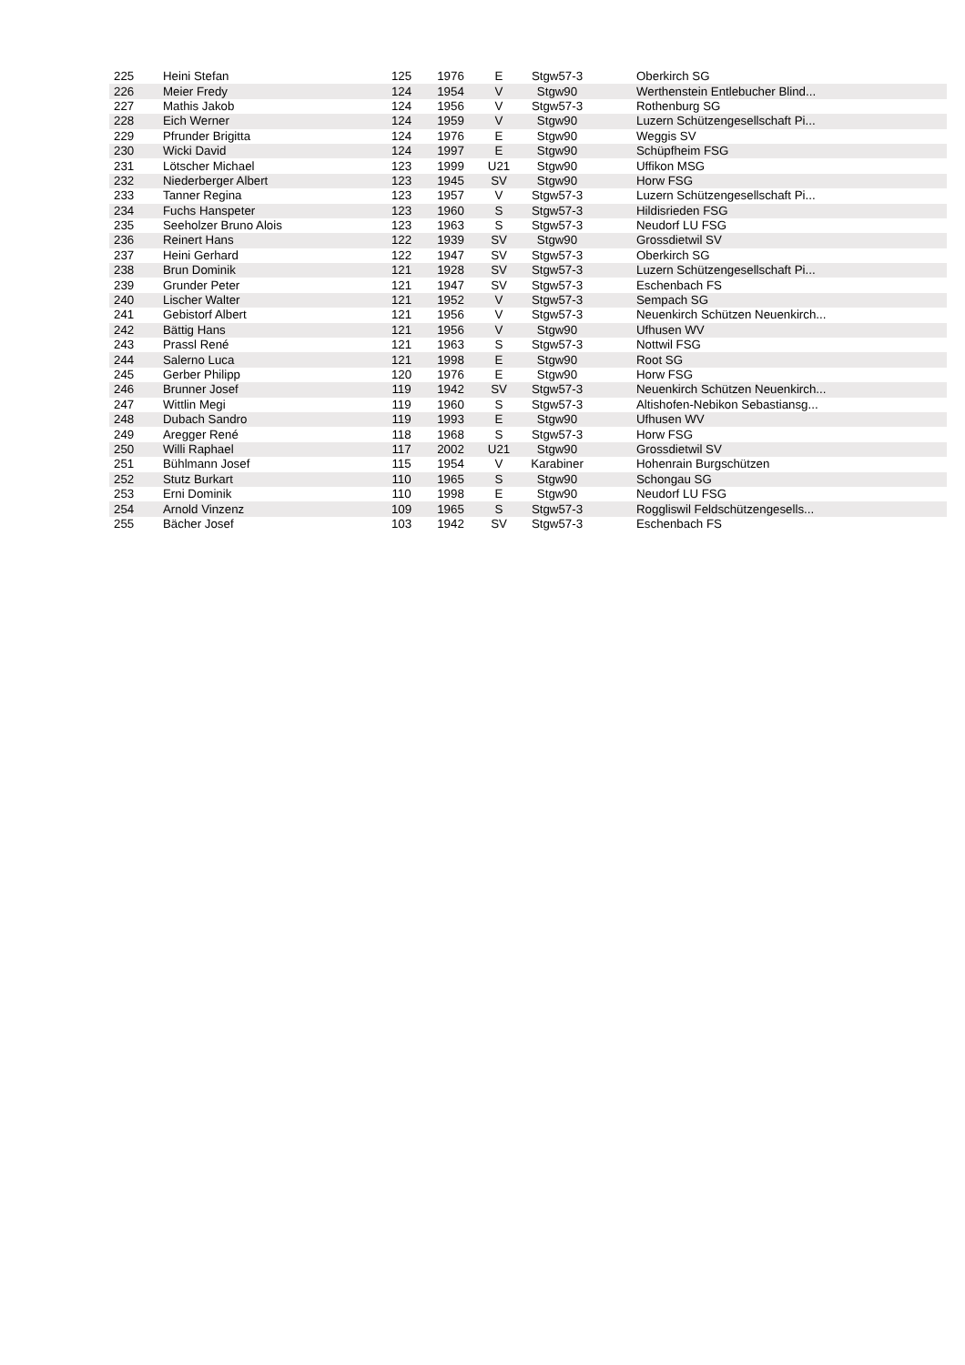| 225 | Heini Stefan | 125 | 1976 | E | Stgw57-3 | Oberkirch SG |
| 226 | Meier Fredy | 124 | 1954 | V | Stgw90 | Werthenstein Entlebucher Blind... |
| 227 | Mathis Jakob | 124 | 1956 | V | Stgw57-3 | Rothenburg SG |
| 228 | Eich Werner | 124 | 1959 | V | Stgw90 | Luzern Schützengesellschaft Pi... |
| 229 | Pfrunder Brigitta | 124 | 1976 | E | Stgw90 | Weggis SV |
| 230 | Wicki David | 124 | 1997 | E | Stgw90 | Schüpfheim FSG |
| 231 | Lötscher Michael | 123 | 1999 | U21 | Stgw90 | Uffikon MSG |
| 232 | Niederberger Albert | 123 | 1945 | SV | Stgw90 | Horw FSG |
| 233 | Tanner Regina | 123 | 1957 | V | Stgw57-3 | Luzern Schützengesellschaft Pi... |
| 234 | Fuchs Hanspeter | 123 | 1960 | S | Stgw57-3 | Hildisrieden FSG |
| 235 | Seeholzer Bruno Alois | 123 | 1963 | S | Stgw57-3 | Neudorf LU FSG |
| 236 | Reinert Hans | 122 | 1939 | SV | Stgw90 | Grossdietwil SV |
| 237 | Heini Gerhard | 122 | 1947 | SV | Stgw57-3 | Oberkirch SG |
| 238 | Brun Dominik | 121 | 1928 | SV | Stgw57-3 | Luzern Schützengesellschaft Pi... |
| 239 | Grunder Peter | 121 | 1947 | SV | Stgw57-3 | Eschenbach FS |
| 240 | Lischer Walter | 121 | 1952 | V | Stgw57-3 | Sempach SG |
| 241 | Gebistorf Albert | 121 | 1956 | V | Stgw57-3 | Neuenkirch Schützen Neuenkirch... |
| 242 | Bättig Hans | 121 | 1956 | V | Stgw90 | Ufhusen WV |
| 243 | Prassl René | 121 | 1963 | S | Stgw57-3 | Nottwil FSG |
| 244 | Salerno Luca | 121 | 1998 | E | Stgw90 | Root SG |
| 245 | Gerber Philipp | 120 | 1976 | E | Stgw90 | Horw FSG |
| 246 | Brunner Josef | 119 | 1942 | SV | Stgw57-3 | Neuenkirch Schützen Neuenkirch... |
| 247 | Wittlin Megi | 119 | 1960 | S | Stgw57-3 | Altishofen-Nebikon Sebastiansg... |
| 248 | Dubach Sandro | 119 | 1993 | E | Stgw90 | Ufhusen WV |
| 249 | Aregger René | 118 | 1968 | S | Stgw57-3 | Horw FSG |
| 250 | Willi Raphael | 117 | 2002 | U21 | Stgw90 | Grossdietwil SV |
| 251 | Bühlmann Josef | 115 | 1954 | V | Karabiner | Hohenrain Burgschützen |
| 252 | Stutz Burkart | 110 | 1965 | S | Stgw90 | Schongau SG |
| 253 | Erni Dominik | 110 | 1998 | E | Stgw90 | Neudorf LU FSG |
| 254 | Arnold Vinzenz | 109 | 1965 | S | Stgw57-3 | Roggliswil Feldschützengesells... |
| 255 | Bächer Josef | 103 | 1942 | SV | Stgw57-3 | Eschenbach FS |